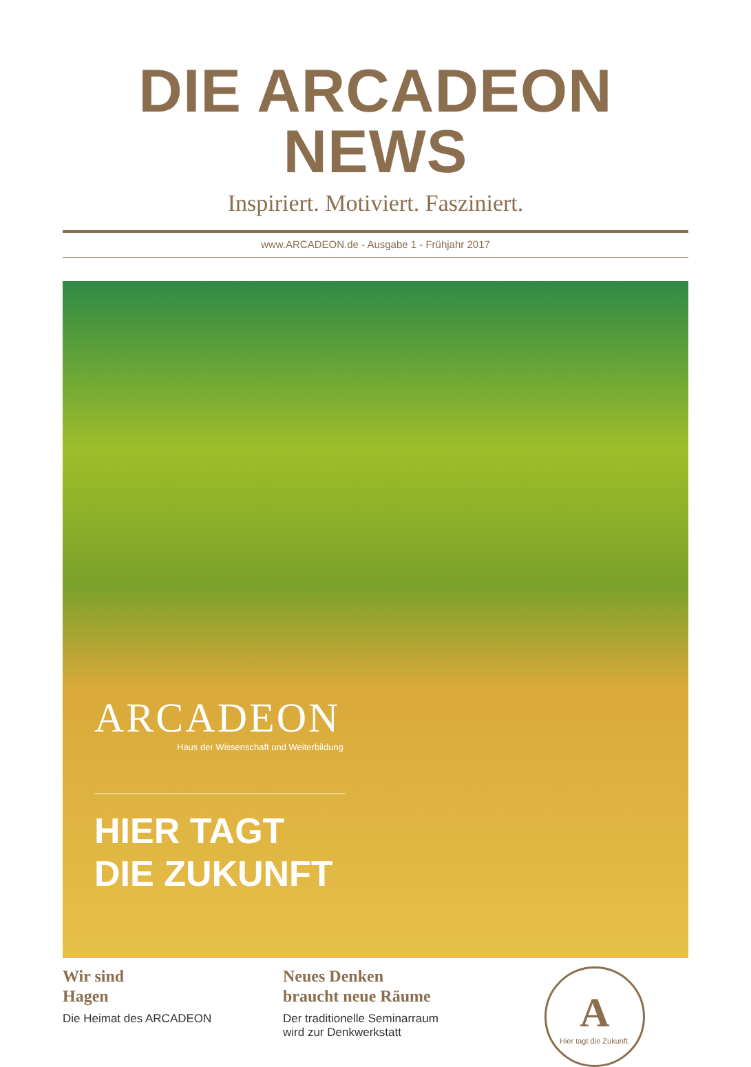DIE ARCADEON NEWS
Inspiriert. Motiviert. Fasziniert.
www.ARCADEON.de - Ausgabe 1 - Frühjahr 2017
ARCADEON
Haus der Wissenschaft und Weiterbildung
HIER TAGT
DIE ZUKUNFT
Wir sind
Hagen
Die Heimat des ARCADEON
Neues Denken
braucht neue Räume
Der traditionelle Seminarraum
wird zur Denkwerkstatt
A
Hier tagt die Zukunft.